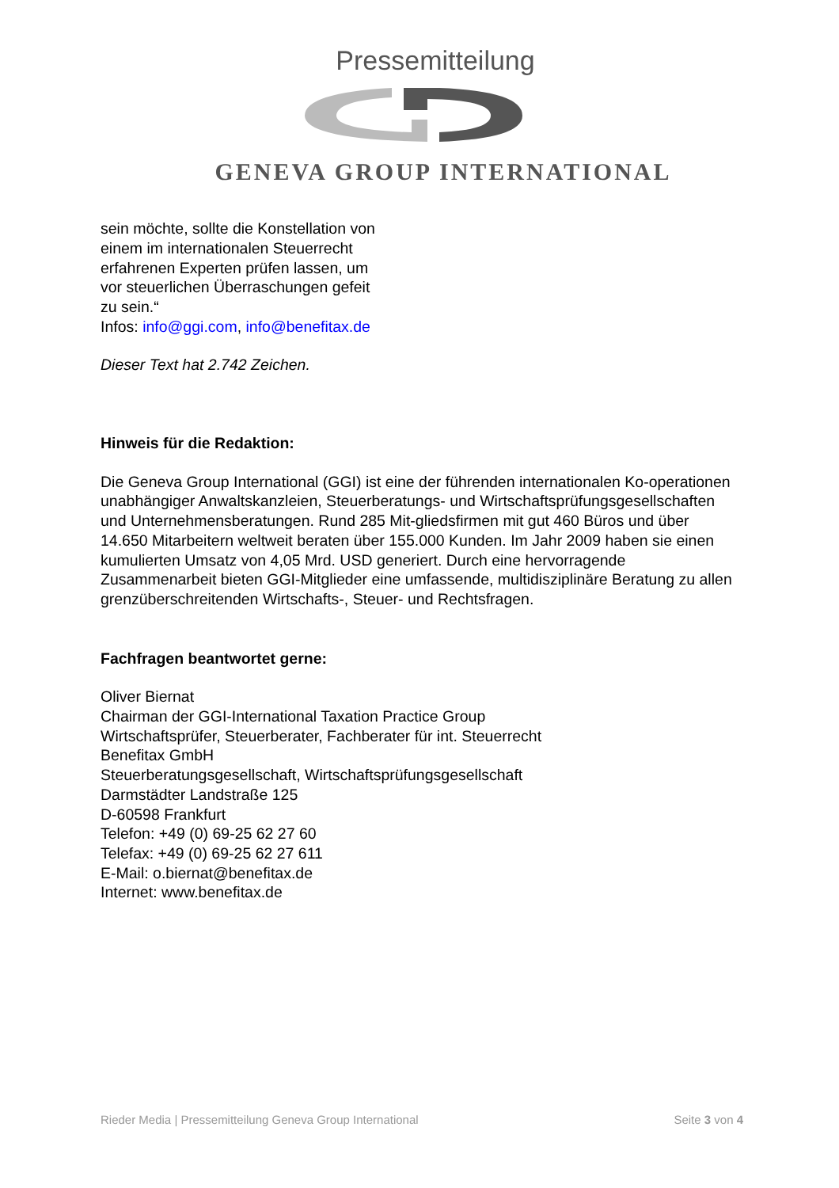Pressemitteilung
GENEVA GROUP INTERNATIONAL
sein möchte, sollte die Konstellation von
einem im internationalen Steuerrecht
erfahrenen Experten prüfen lassen, um
vor steuerlichen Überraschungen gefeit
zu sein.“
Infos: info@ggi.com, info@benefitax.de
Dieser Text hat 2.742 Zeichen.
Hinweis für die Redaktion:
Die Geneva Group International (GGI) ist eine der führenden internationalen Ko-operationen unabhängiger Anwaltskanzleien, Steuerberatungs- und Wirtschaftsprüfungsgesellschaften und Unternehmensberatungen. Rund 285 Mit-gliedsfirmen mit gut 460 Büros und über 14.650 Mitarbeitern weltweit beraten über 155.000 Kunden. Im Jahr 2009 haben sie einen kumulierten Umsatz von 4,05 Mrd. USD generiert. Durch eine hervorragende Zusammenarbeit bieten GGI-Mitglieder eine umfassende, multidisziplinäre Beratung zu allen grenzüberschreitenden Wirtschafts-, Steuer- und Rechtsfragen.
Fachfragen beantwortet gerne:
Oliver Biernat
Chairman der GGI-International Taxation Practice Group
Wirtschaftsprüfer, Steuerberater, Fachberater für int. Steuerrecht
Benefitax GmbH
Steuerberatungsgesellschaft, Wirtschaftsprüfungsgesellschaft
Darmstädter Landstraße 125
D-60598 Frankfurt
Telefon: +49 (0) 69-25 62 27 60
Telefax: +49 (0) 69-25 62 27 611
E-Mail: o.biernat@benefitax.de
Internet: www.benefitax.de
Rieder Media | Pressemitteilung Geneva Group International Seite 3 von 4